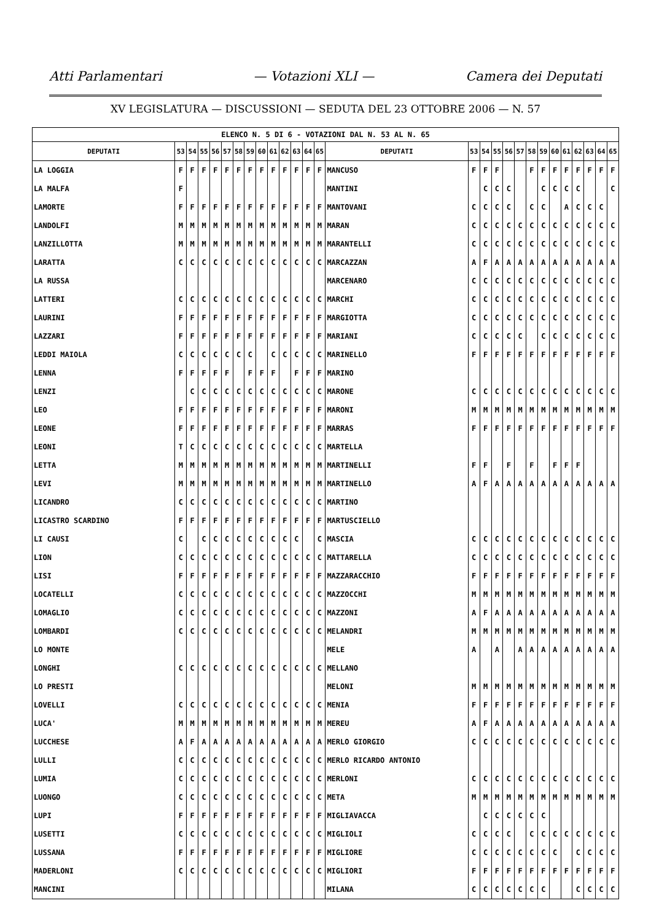Atti Parlamentari — Votazioni XLI — Camera dei Deputati
XV LEGISLATURA — DISCUSSIONI — SEDUTA DEL 23 OTTOBRE 2006 — N. 57
| ELENCO N. 5 DI 6 - VOTAZIONI DAL N. 53 AL N. 65 | | | | | | | | | | | | | | | | | | | | | | | | | | | |
| DEPUTATI | 53 | 54 | 55 | 56 | 57 | 58 | 59 | 60 | 61 | 62 | 63 | 64 | 65 | DEPUTATI | 53 | 54 | 55 | 56 | 57 | 58 | 59 | 60 | 61 | 62 | 63 | 64 | 65 |
| LA LOGGIA | F | F | F | F | F | F | F | F | F | F | F | F | F | MANCUSO | F | F | F | | | F | F | F | F | F | F | F | F |
| LA MALFA | F | | | | | | | | | | | | | MANTINI | | C | C | C | | | C | C | C | C | | | C |
| LAMORTE | F | F | F | F | F | F | F | F | F | F | F | F | F | MANTOVANI | C | C | C | C | | C | C | | A | C | C | C | |
| LANDOLFI | M | M | M | M | M | M | M | M | M | M | M | M | M | MARAN | C | C | C | C | C | C | C | C | C | C | C | C | C |
| LANZILLOTTA | M | M | M | M | M | M | M | M | M | M | M | M | M | MARANTELLI | C | C | C | C | C | C | C | C | C | C | C | C | C |
| LARATTA | C | C | C | C | C | C | C | C | C | C | C | C | C | MARCAZZAN | A | F | A | A | A | A | A | A | A | A | A | A | A |
| LA RUSSA | | | | | | | | | | | | | | MARCENARO | C | C | C | C | C | C | C | C | C | C | C | C | C |
| LATTERI | C | C | C | C | C | C | C | C | C | C | C | C | C | MARCHI | C | C | C | C | C | C | C | C | C | C | C | C | C |
| LAURINI | F | F | F | F | F | F | F | F | F | F | F | F | F | MARGIOTTA | C | C | C | C | C | C | C | C | C | C | C | C | C |
| LAZZARI | F | F | F | F | F | F | F | F | F | F | F | F | F | MARIANI | C | C | C | C | C | | C | C | C | C | C | C | C |
| LEDDI MAIOLA | C | C | C | C | C | C | C | | C | C | C | C | C | MARINELLO | F | F | F | F | F | F | F | F | F | F | F | F | F |
| LENNA | F | F | F | F | F | | F | F | F | | F | F | F | MARINO | | | | | | | | | | | | | |
| LENZI | | C | C | C | C | C | C | C | C | C | C | C | C | MARONE | C | C | C | C | C | C | C | C | C | C | C | C | C |
| LEO | F | F | F | F | F | F | F | F | F | F | F | F | F | MARONI | M | M | M | M | M | M | M | M | M | M | M | M | M |
| LEONE | F | F | F | F | F | F | F | F | F | F | F | F | F | MARRAS | F | F | F | F | F | F | F | F | F | F | F | F | F |
| LEONI | T | C | C | C | C | C | C | C | C | C | C | C | C | MARTELLA | | | | | | | | | | | | | |
| LETTA | M | M | M | M | M | M | M | M | M | M | M | M | M | MARTINELLI | F | F | | F | | F | | F | F | F | | | |
| LEVI | M | M | M | M | M | M | M | M | M | M | M | M | M | MARTINELLO | A | F | A | A | A | A | A | A | A | A | A | A | A |
| LICANDRO | C | C | C | C | C | C | C | C | C | C | C | C | C | MARTINO | | | | | | | | | | | | | |
| LICASTRO SCARDINO | F | F | F | F | F | F | F | F | F | F | F | F | F | MARTUSCIELLO | | | | | | | | | | | | | |
| LI CAUSI | C | | C | C | C | C | C | C | C | C | C | | C | MASCIA | C | C | C | C | C | C | C | C | C | C | C | C | C |
| LION | C | C | C | C | C | C | C | C | C | C | C | C | C | MATTARELLA | C | C | C | C | C | C | C | C | C | C | C | C | C |
| LISI | F | F | F | F | F | F | F | F | F | F | F | F | F | MAZZARACCHIO | F | F | F | F | F | F | F | F | F | F | F | F | F |
| LOCATELLI | C | C | C | C | C | C | C | C | C | C | C | C | C | MAZZOCCHI | M | M | M | M | M | M | M | M | M | M | M | M | M |
| LOMAGLIO | C | C | C | C | C | C | C | C | C | C | C | C | C | MAZZONI | A | F | A | A | A | A | A | A | A | A | A | A | A |
| LOMBARDI | C | C | C | C | C | C | C | C | C | C | C | C | C | MELANDRI | M | M | M | M | M | M | M | M | M | M | M | M | M |
| LO MONTE | | | | | | | | | | | | | | MELE | A | | A | | A | A | A | A | A | A | A | A | A |
| LONGHI | C | C | C | C | C | C | C | C | C | C | C | C | C | MELLANO | | | | | | | | | | | | | |
| LO PRESTI | | | | | | | | | | | | | | MELONI | M | M | M | M | M | M | M | M | M | M | M | M | M |
| LOVELLI | C | C | C | C | C | C | C | C | C | C | C | C | C | MENIA | F | F | F | F | F | F | F | F | F | F | F | F | F |
| LUCA' | M | M | M | M | M | M | M | M | M | M | M | M | M | MEREU | A | F | A | A | A | A | A | A | A | A | A | A | A |
| LUCCHESE | A | F | A | A | A | A | A | A | A | A | A | A | A | MERLO GIORGIO | C | C | C | C | C | C | C | C | C | C | C | C | C |
| LULLI | C | C | C | C | C | C | C | C | C | C | C | C | C | MERLO RICARDO ANTONIO | | | | | | | | | | | | | |
| LUMIA | C | C | C | C | C | C | C | C | C | C | C | C | C | MERLONI | C | C | C | C | C | C | C | C | C | C | C | C | C |
| LUONGO | C | C | C | C | C | C | C | C | C | C | C | C | C | META | M | M | M | M | M | M | M | M | M | M | M | M | M |
| LUPI | F | F | F | F | F | F | F | F | F | F | F | F | F | MIGLIAVACCA | | C | C | C | C | C | C | | | | | | |
| LUSETTI | C | C | C | C | C | C | C | C | C | C | C | C | C | MIGLIOLI | C | C | C | C | | C | C | C | C | C | C | C | C |
| LUSSANA | F | F | F | F | F | F | F | F | F | F | F | F | F | MIGLIORE | C | C | C | C | C | C | C | C | | C | C | C | C |
| MADERLONI | C | C | C | C | C | C | C | C | C | C | C | C | C | MIGLIORI | F | F | F | F | F | F | F | F | F | F | F | F | F |
| MANCINI | | | | | | | | | | | | | | MILANA | C | C | C | C | C | C | C | | | C | C | C | C |